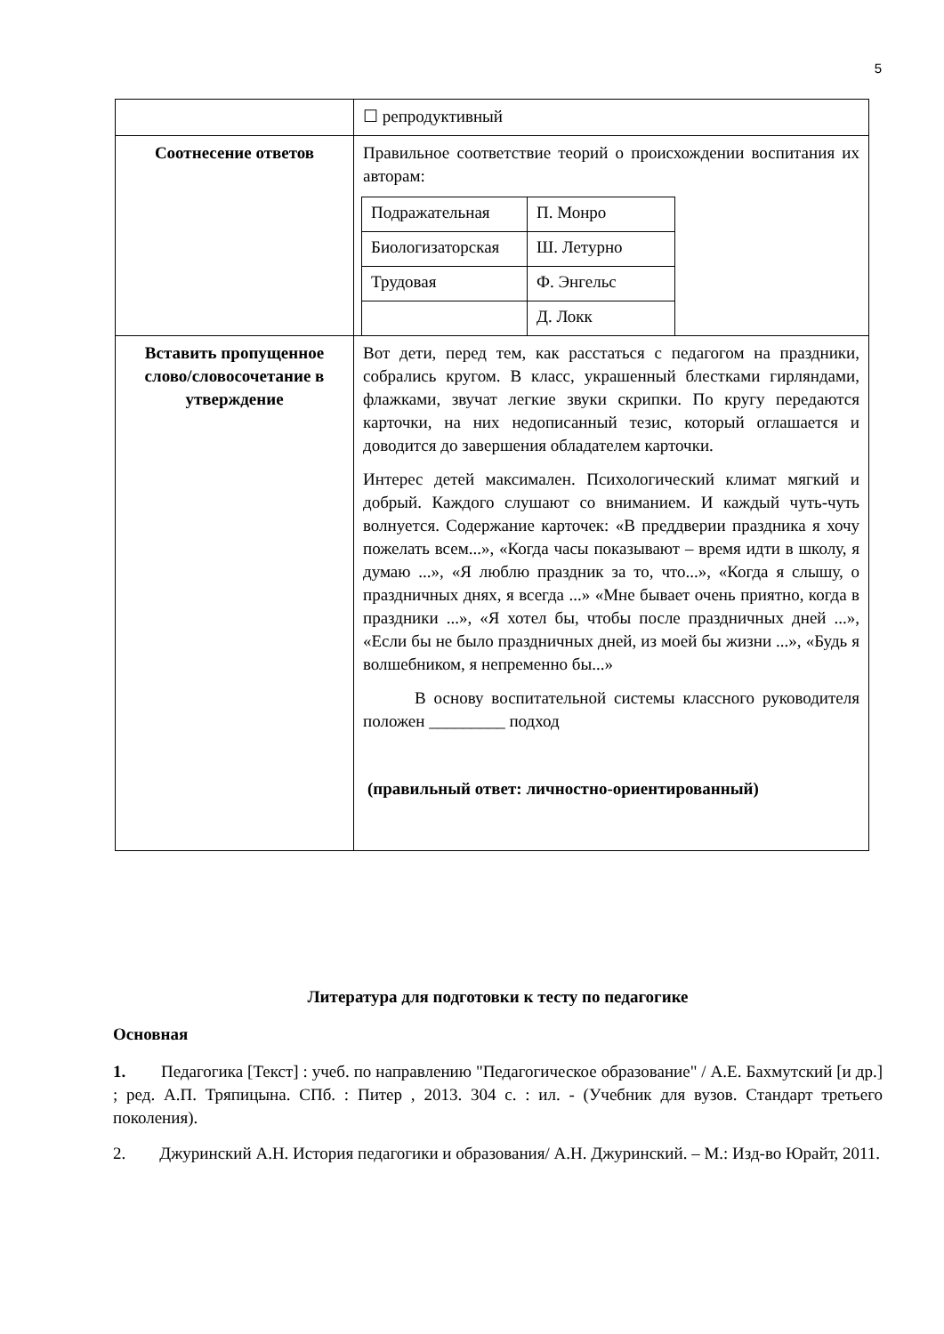5
| | ☐ репродуктивный |
| Соотнесение ответов | Правильное соответствие теорий о происхождении воспитания их авторам: / Подражательная / П. Монро / / Биологизаторская / Ш. Летурно / / Трудовая / Ф. Энгельс / / / Д. Локк / |
| Вставить пропущенное слово/словосочетание в утверждение | Вот дети, перед тем, как расстаться с педагогом на праздники, собрались кругом. В класс, украшенный блестками гирляндами, флажками, звучат легкие звуки скрипки. По кругу передаются карточки, на них недописанный тезис, который оглашается и доводится до завершения обладателем карточки. Интерес детей максимален. Психологический климат мягкий и добрый. Каждого слушают со вниманием. И каждый чуть-чуть волнуется. Содержание карточек: «В преддверии праздника я хочу пожелать всем...», «Когда часы показывают – время идти в школу, я думаю ...», «Я люблю праздник за то, что...», «Когда я слышу, о праздничных днях, я всегда ...» «Мне бывает очень приятно, когда в праздники ...», «Я хотел бы, чтобы после праздничных дней ...», «Если бы не было праздничных дней, из моей бы жизни ...», «Будь я волшебником, я непременно бы...» В основу воспитательной системы классного руководителя положен _________ подход (правильный ответ: личностно-ориентированный) |
Литература для подготовки к тесту по педагогике
Основная
1. Педагогика [Текст] : учеб. по направлению "Педагогическое образование" / А.Е. Бахмутский [и др.] ; ред. А.П. Тряпицына. СПб. : Питер , 2013. 304 с. : ил. - (Учебник для вузов. Стандарт третьего поколения).
2. Джуринский А.Н. История педагогики и образования/ А.Н. Джуринский. – М.: Изд-во Юрайт, 2011.